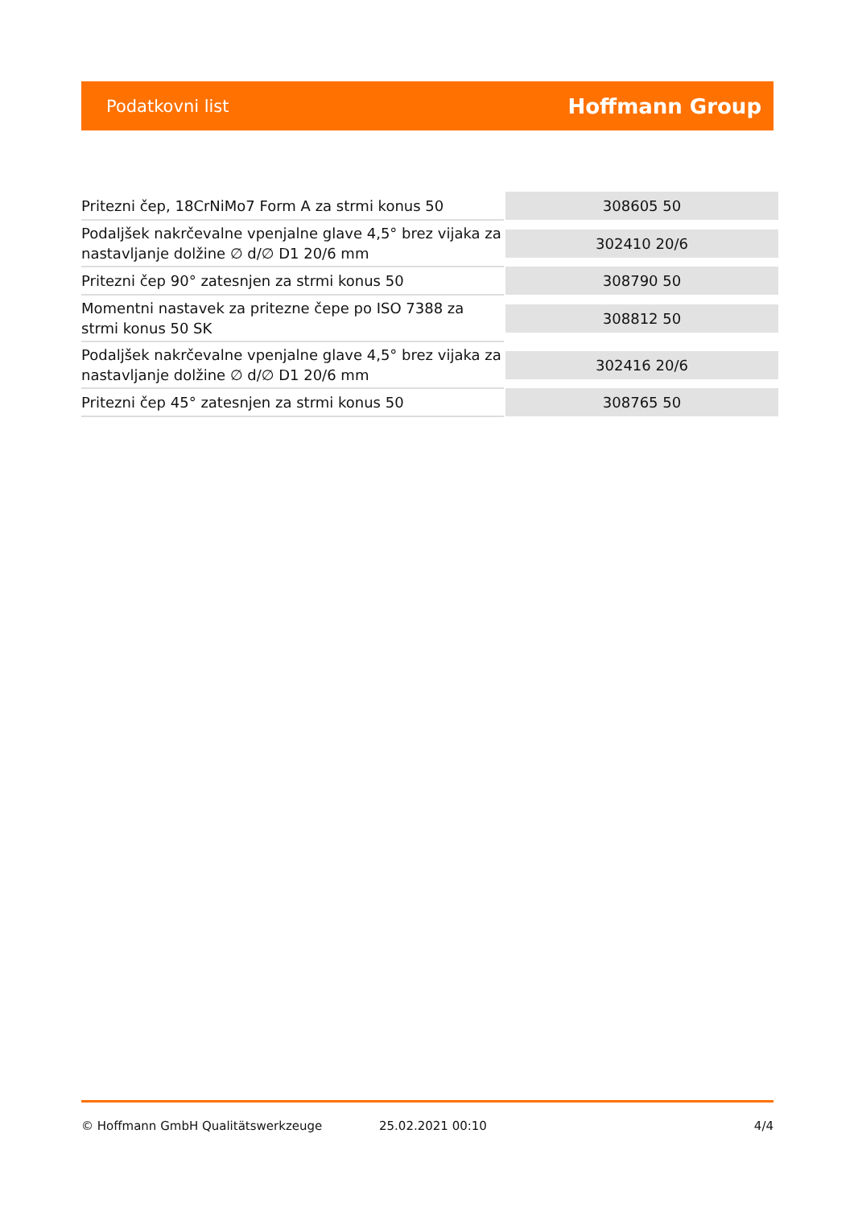Podatkovni list Hoffmann Group
| Pritezni čep, 18CrNiMo7 Form A za strmi konus 50 | 308605 50 |
| Podaljšek nakrčevalne vpenjalne glave 4,5° brez vijaka za nastavljanje dolžine ∅ d/∅ D1 20/6 mm | 302410 20/6 |
| Pritezni čep 90° zatesnjen za strmi konus 50 | 308790 50 |
| Momentni nastavek za pritezne čepe po ISO 7388 za strmi konus 50 SK | 308812 50 |
| Podaljšek nakrčevalne vpenjalne glave 4,5° brez vijaka za nastavljanje dolžine ∅ d/∅ D1 20/6 mm | 302416 20/6 |
| Pritezni čep 45° zatesnjen za strmi konus 50 | 308765 50 |
© Hoffmann GmbH Qualitätswerkzeuge 25.02.2021 00:10 4/4